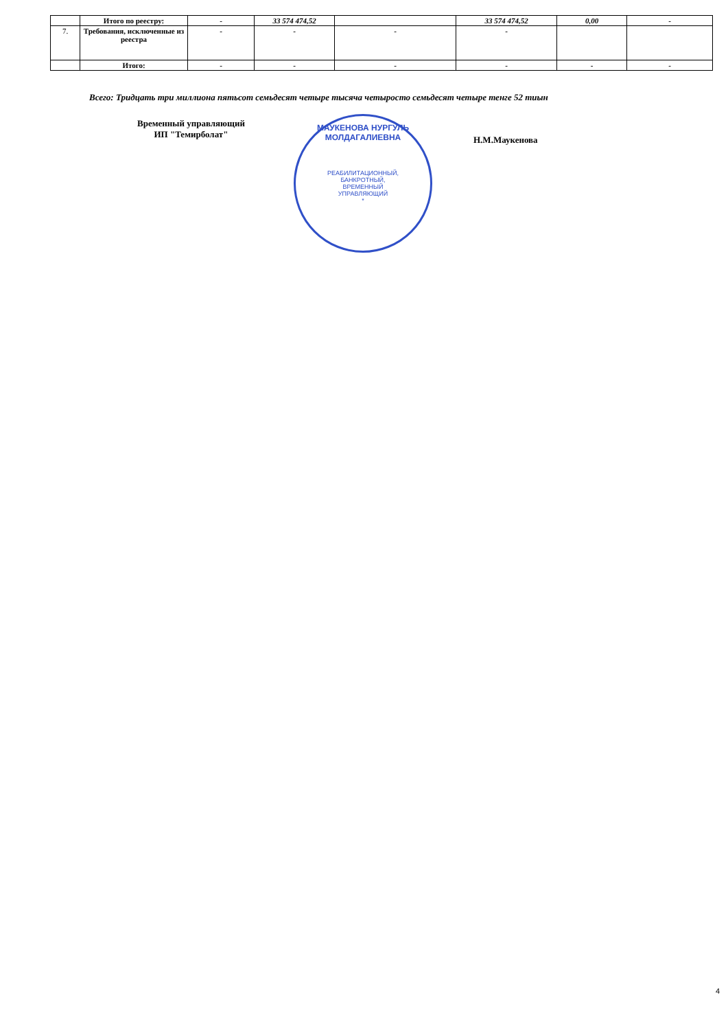| | Итого по реестру: | - | 33 574 474,52 | | 33 574 474,52 | 0,00 | - |
| 7. | Требования, исключенные из реестра | - | - | - | - | | |
| | Итого: | - | - | - | - | - | - |
Всего: Тридцать три миллиона пятьсот семьдесят четыре тысяча четыросто семьдесят четыре тенге 52 тиын
Временный управляющий
ИП "Темирболат"
МАУКЕНОВА НУРГУЛЬ МОЛДАГАЛИЕВНА
РЕАБИЛИТАЦИОННЫЙ,
БАНКРОТНЫЙ,
ВРЕМЕННЫЙ
УПРАВЛЯЮЩИЙ
*
Н.М.Маукенова
4